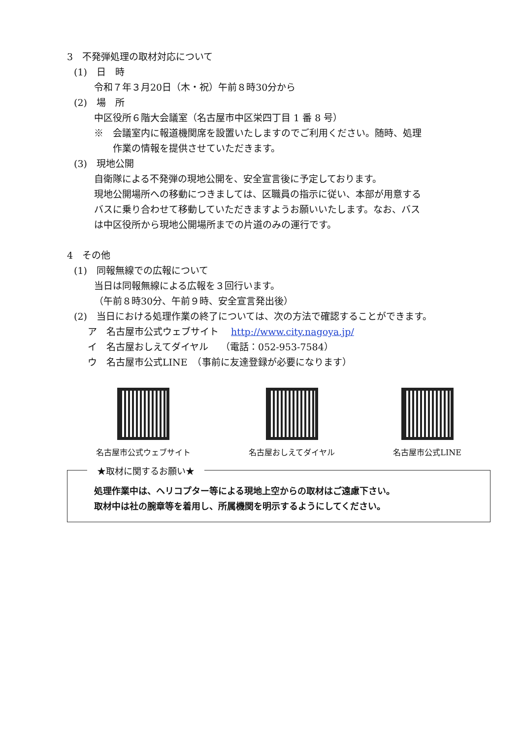3　不発弾処理の取材対応について
(1)　日　時
令和７年３月20日（木・祝）午前８時30分から
(2)　場　所
中区役所６階大会議室（名古屋市中区栄四丁目 1 番 8 号）
※　会議室内に報道機関席を設置いたしますのでご利用ください。随時、処理
　　作業の情報を提供させていただきます。
(3)　現地公開
自衛隊による不発弾の現地公開を、安全宣言後に予定しております。
現地公開場所への移動につきましては、区職員の指示に従い、本部が用意する
バスに乗り合わせて移動していただきますようお願いいたします。なお、バス
は中区役所から現地公開場所までの片道のみの運行です。
4　その他
(1)　同報無線での広報について
当日は同報無線による広報を３回行います。
（午前８時30分、午前９時、安全宣言発出後）
(2)　当日における処理作業の終了については、次の方法で確認することができます。
ア　名古屋市公式ウェブサイト　 http://www.city.nagoya.jp/
イ　名古屋おしえてダイヤル　 （電話：052-953-7584）
ウ　名古屋市公式LINE　（事前に友達登録が必要になります）
名古屋市公式ウェブサイト 名古屋おしえてダイヤル 名古屋市公式LINE
★取材に関するお願い★
処理作業中は、ヘリコプター等による現地上空からの取材はご遠慮下さい。
取材中は社の腕章等を着用し、所属機関を明示するようにしてください。